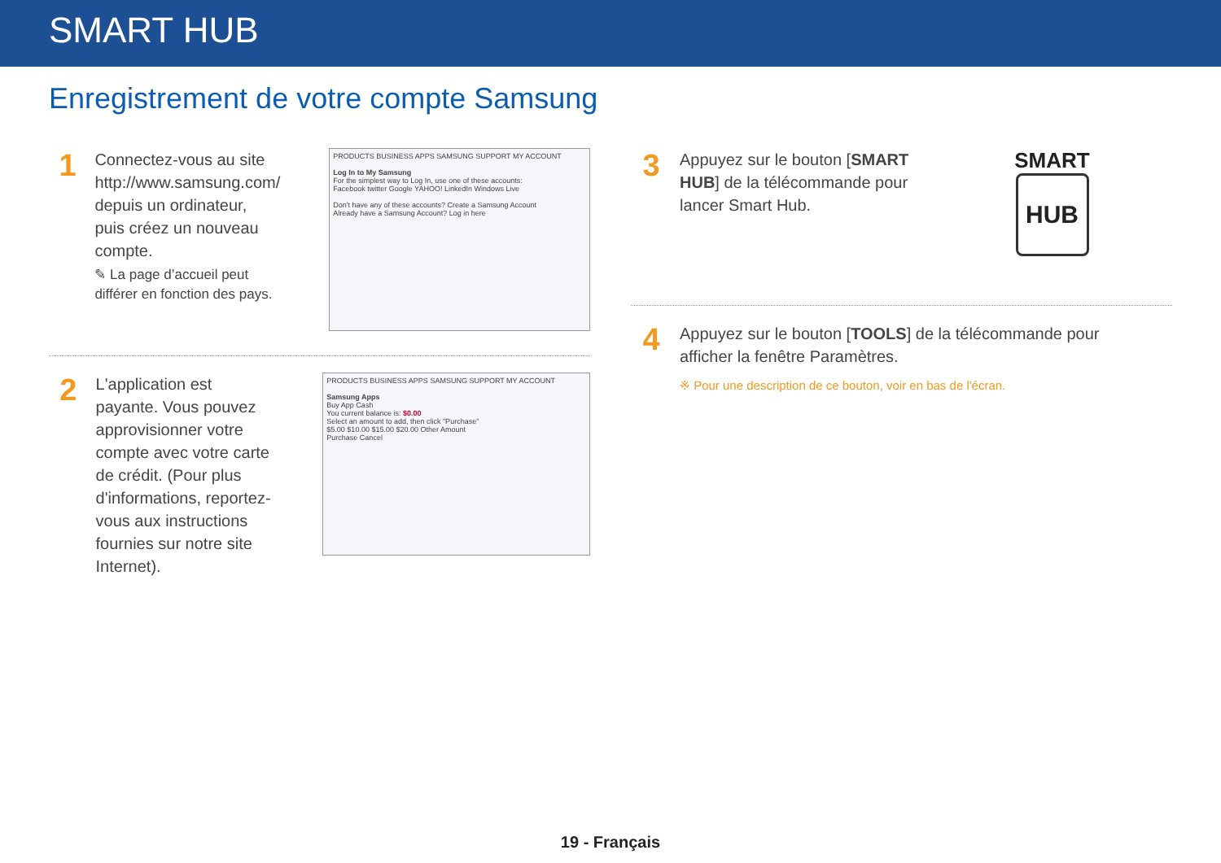SMART HUB
Enregistrement de votre compte Samsung
1
Connectez-vous au site http://www.samsung.com/ depuis un ordinateur, puis créez un nouveau compte.
✎ La page d’accueil peut différer en fonction des pays.
PRODUCTS BUSINESS APPS SAMSUNG SUPPORT MY ACCOUNT
Log In to My Samsung
For the simplest way to Log In, use one of these accounts:
Facebook twitter Google YAHOO! LinkedIn Windows Live
Don't have any of these accounts? Create a Samsung Account
Already have a Samsung Account? Log in here
2
L'application est payante. Vous pouvez approvisionner votre compte avec votre carte de crédit. (Pour plus d'informations, reportez-vous aux instructions fournies sur notre site Internet).
PRODUCTS BUSINESS APPS SAMSUNG SUPPORT MY ACCOUNT
Samsung Apps
Buy App Cash
You current balance is: $0.00
Select an amount to add, then click "Purchase"
$5.00 $10.00 $15.00 $20.00 Other Amount
Purchase Cancel
3
Appuyez sur le bouton [SMART HUB] de la télécommande pour lancer Smart Hub.
SMART
HUB
4
Appuyez sur le bouton [TOOLS] de la télécommande pour afficher la fenêtre Paramètres.
※ Pour une description de ce bouton, voir en bas de l'écran.
19 - Français